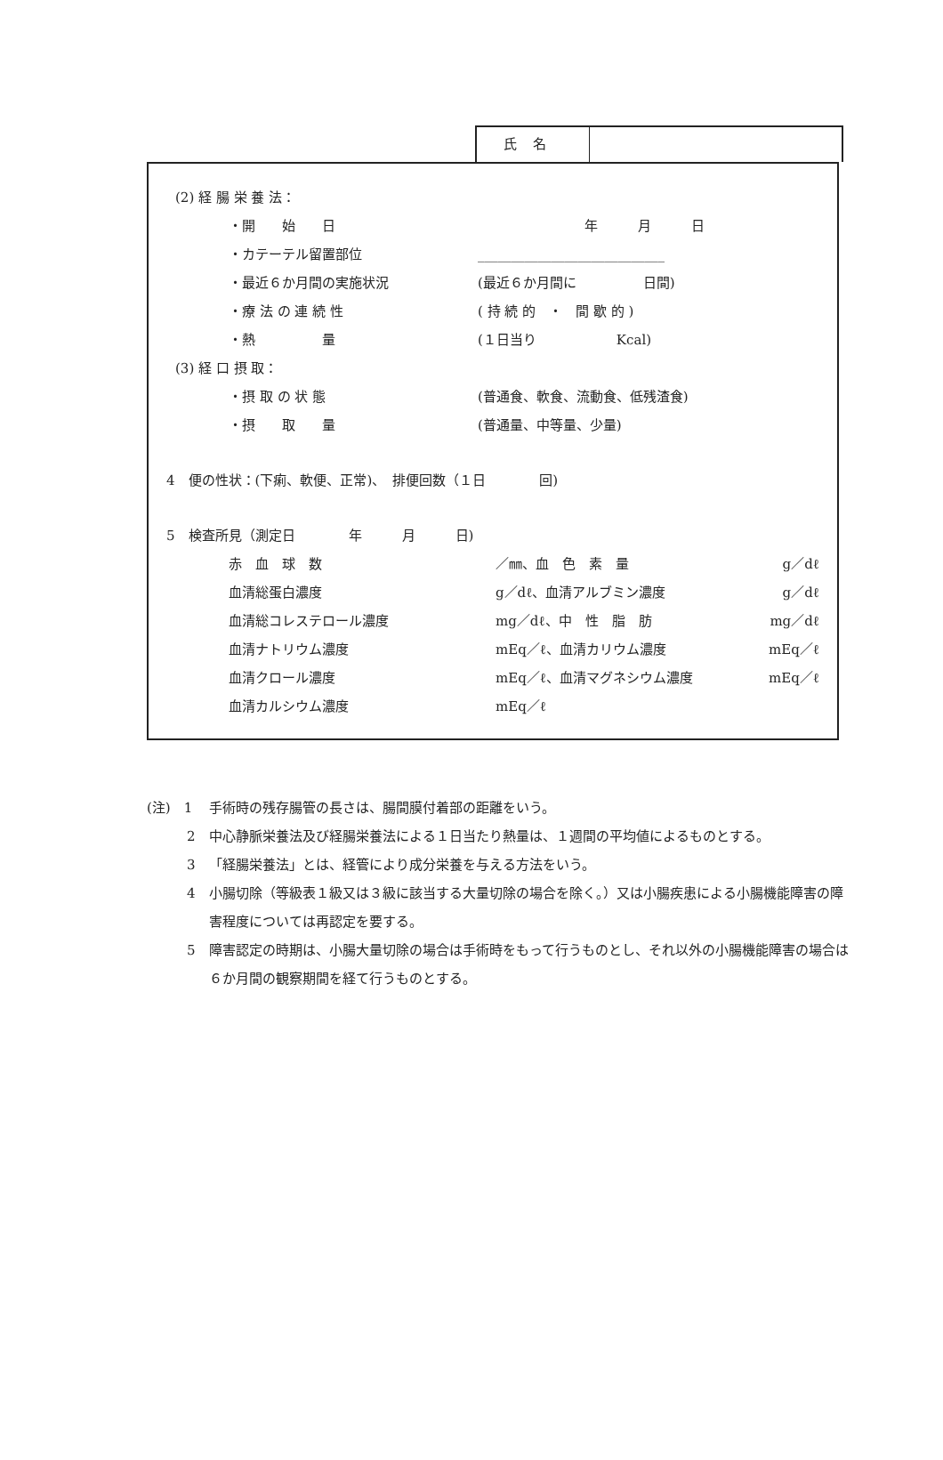氏名
(2) 経 腸 栄 養 法：
・開　　始　　日 年　　　月　　　日
・カテーテル留置部位 ____________________________
・最近６か月間の実施状況 (最近６か月間に　　　　　日間)
・療 法 の 連 続 性 ( 持 続 的　・　間 歇 的 )
・熱　　　　　量 (１日当り　　　　　　Kcal)
(3) 経 口 摂 取：
・摂 取 の 状 態 (普通食、軟食、流動食、低残渣食)
・摂　　取　　量 (普通量、中等量、少量)
4　便の性状：(下痢、軟便、正常)、　排便回数（１日　　　　回)
5　検査所見（測定日　　　　年　　　月　　　日)
赤　血　球　数 ／㎜、血　色　素　量 g／dℓ
血清総蛋白濃度 g／dℓ、血清アルブミン濃度 g／dℓ
血清総コレステロール濃度 mg／dℓ、中　性　脂　肪 mg／dℓ
血清ナトリウム濃度 mEq／ℓ、血清カリウム濃度 mEq／ℓ
血清クロール濃度 mEq／ℓ、血清マグネシウム濃度 mEq／ℓ
血清カルシウム濃度 mEq／ℓ
(注)　1 手術時の残存腸管の長さは、腸間膜付着部の距離をいう。
　　　2 中心静脈栄養法及び経腸栄養法による１日当たり熱量は、１週間の平均値によるものとする。
　　　3 「経腸栄養法」とは、経管により成分栄養を与える方法をいう。
　　　4 小腸切除（等級表１級又は３級に該当する大量切除の場合を除く。）又は小腸疾患による小腸機能障害の障害程度については再認定を要する。
　　　5 障害認定の時期は、小腸大量切除の場合は手術時をもって行うものとし、それ以外の小腸機能障害の場合は６か月間の観察期間を経て行うものとする。